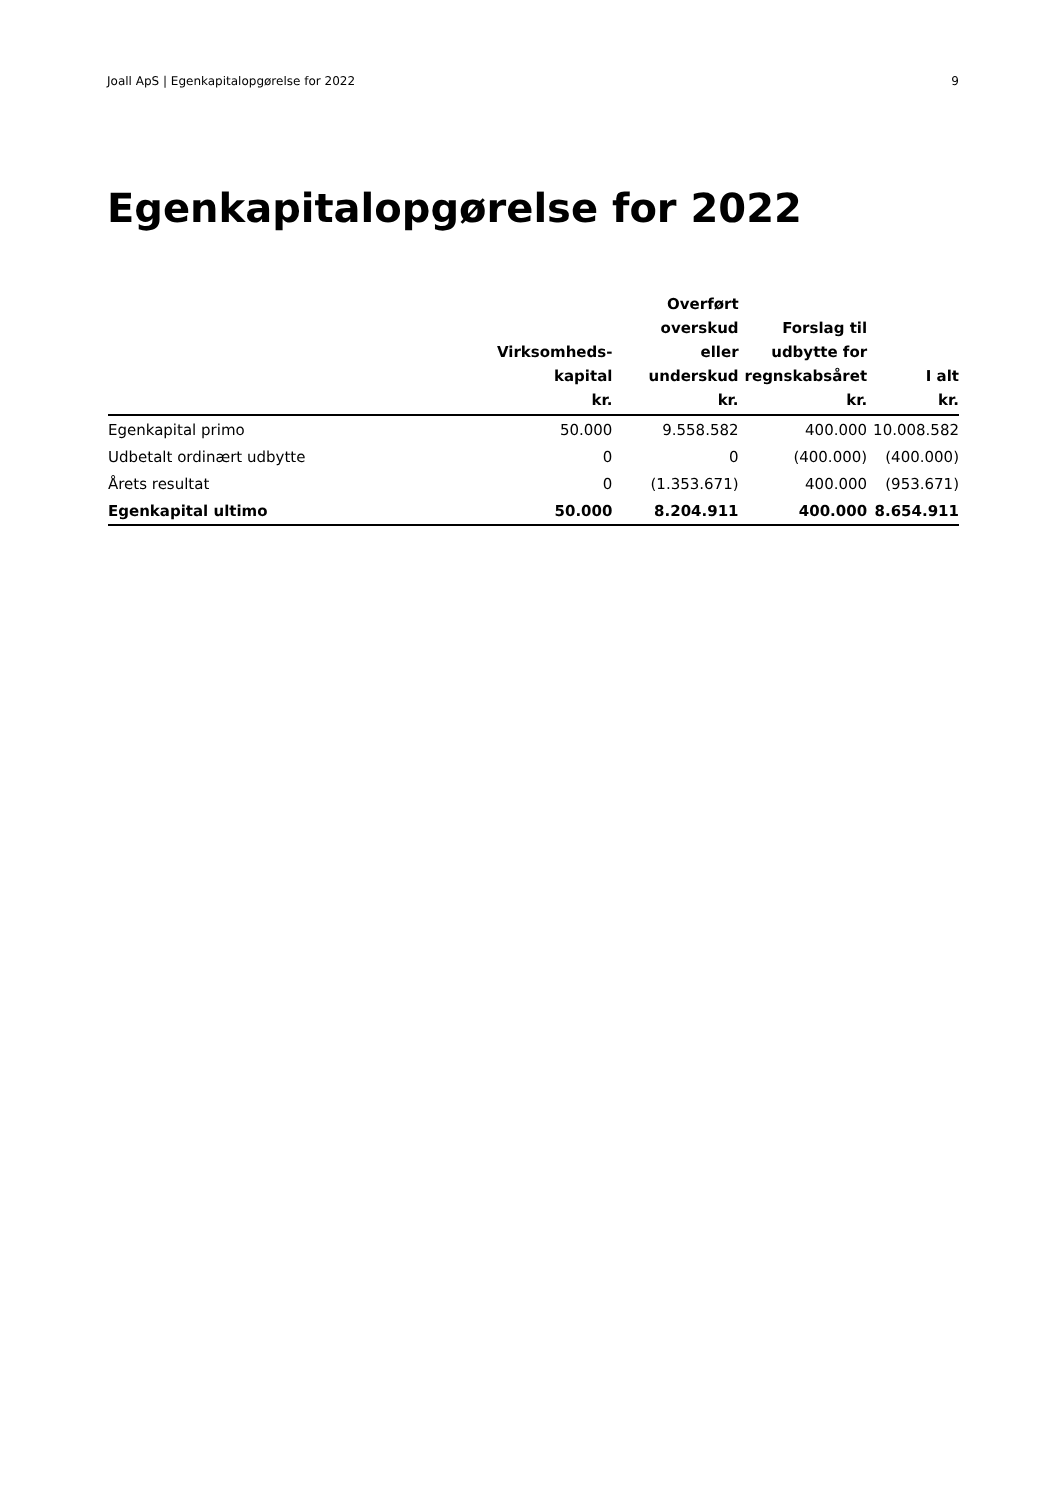Joall ApS | Egenkapitalopgørelse for 2022 9
Egenkapitalopgørelse for 2022
| | Virksomheds- kapital kr. | Overført overskud eller underskud kr. | Forslag til udbytte for regnskabsåret kr. | I alt kr. |
| --- | --- | --- | --- | --- |
| Egenkapital primo | 50.000 | 9.558.582 | 400.000 | 10.008.582 |
| Udbetalt ordinært udbytte | 0 | 0 | (400.000) | (400.000) |
| Årets resultat | 0 | (1.353.671) | 400.000 | (953.671) |
| Egenkapital ultimo | 50.000 | 8.204.911 | 400.000 | 8.654.911 |